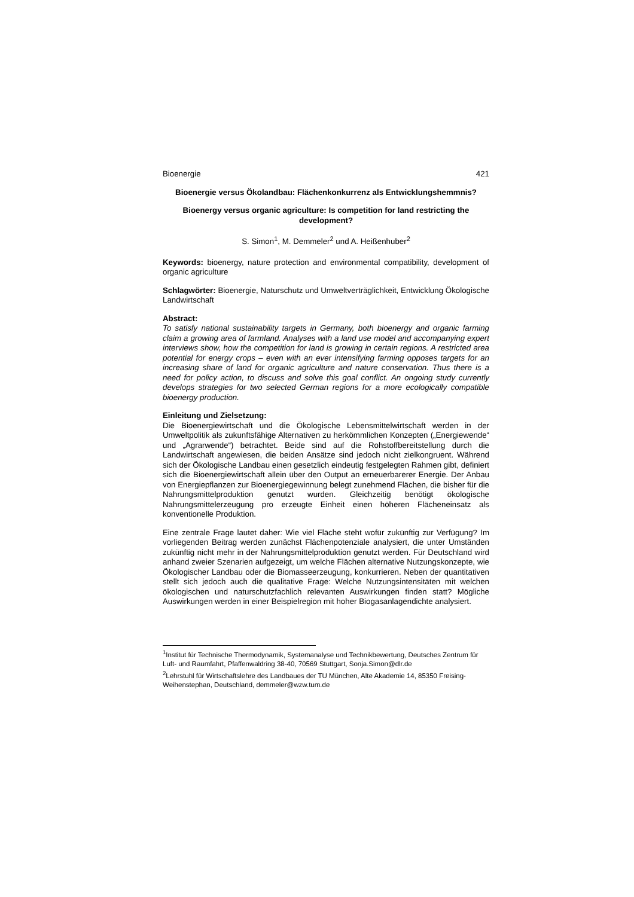Bioenergie 421
Bioenergie versus Ökolandbau: Flächenkonkurrenz als Entwicklungshemmnis?
Bioenergy versus organic agriculture: Is competition for land restricting the development?
S. Simon<sup>1</sup>, M. Demmeler<sup>2</sup> und A. Heißenhuber<sup>2</sup>
Keywords: bioenergy, nature protection and environmental compatibility, development of organic agriculture
Schlagwörter: Bioenergie, Naturschutz und Umweltverträglichkeit, Entwicklung Ökologische Landwirtschaft
Abstract:
To satisfy national sustainability targets in Germany, both bioenergy and organic farming claim a growing area of farmland. Analyses with a land use model and accompanying expert interviews show, how the competition for land is growing in certain regions. A restricted area potential for energy crops – even with an ever intensifying farming opposes targets for an increasing share of land for organic agriculture and nature conservation. Thus there is a need for policy action, to discuss and solve this goal conflict. An ongoing study currently develops strategies for two selected German regions for a more ecologically compatible bioenergy production.
Einleitung und Zielsetzung:
Die Bioenergiewirtschaft und die Ökologische Lebensmittelwirtschaft werden in der Umweltpolitik als zukunftsfähige Alternativen zu herkömmlichen Konzepten („Energiewende“ und „Agrarwende“) betrachtet. Beide sind auf die Rohstoffbereitstellung durch die Landwirtschaft angewiesen, die beiden Ansätze sind jedoch nicht zielkongruent. Während sich der Ökologische Landbau einen gesetzlich eindeutig festgelegten Rahmen gibt, definiert sich die Bioenergiewirtschaft allein über den Output an erneuerbarerer Energie. Der Anbau von Energiepflanzen zur Bioenergiegewinnung belegt zunehmend Flächen, die bisher für die Nahrungsmittelproduktion genutzt wurden. Gleichzeitig benötigt ökologische Nahrungsmittelerzeugung pro erzeugte Einheit einen höheren Flächeneinsatz als konventionelle Produktion.
Eine zentrale Frage lautet daher: Wie viel Fläche steht wofür zukünftig zur Verfügung? Im vorliegenden Beitrag werden zunächst Flächenpotenziale analysiert, die unter Umständen zukünftig nicht mehr in der Nahrungsmittelproduktion genutzt werden. Für Deutschland wird anhand zweier Szenarien aufgezeigt, um welche Flächen alternative Nutzungskonzepte, wie Ökologischer Landbau oder die Biomasseerzeugung, konkurrieren. Neben der quantitativen stellt sich jedoch auch die qualitative Frage: Welche Nutzungsintensitäten mit welchen ökologischen und naturschutzfachlich relevanten Auswirkungen finden statt? Mögliche Auswirkungen werden in einer Beispielregion mit hoher Biogasanlagendichte analysiert.
<sup>1</sup> Institut für Technische Thermodynamik, Systemanalyse und Technikbewertung, Deutsches Zentrum für Luft- und Raumfahrt, Pfaffenwaldring 38-40, 70569 Stuttgart, Sonja.Simon@dlr.de
<sup>2</sup> Lehrstuhl für Wirtschaftslehre des Landbaues der TU München, Alte Akademie 14, 85350 Freising-Weihenstephan, Deutschland, demmeler@wzw.tum.de